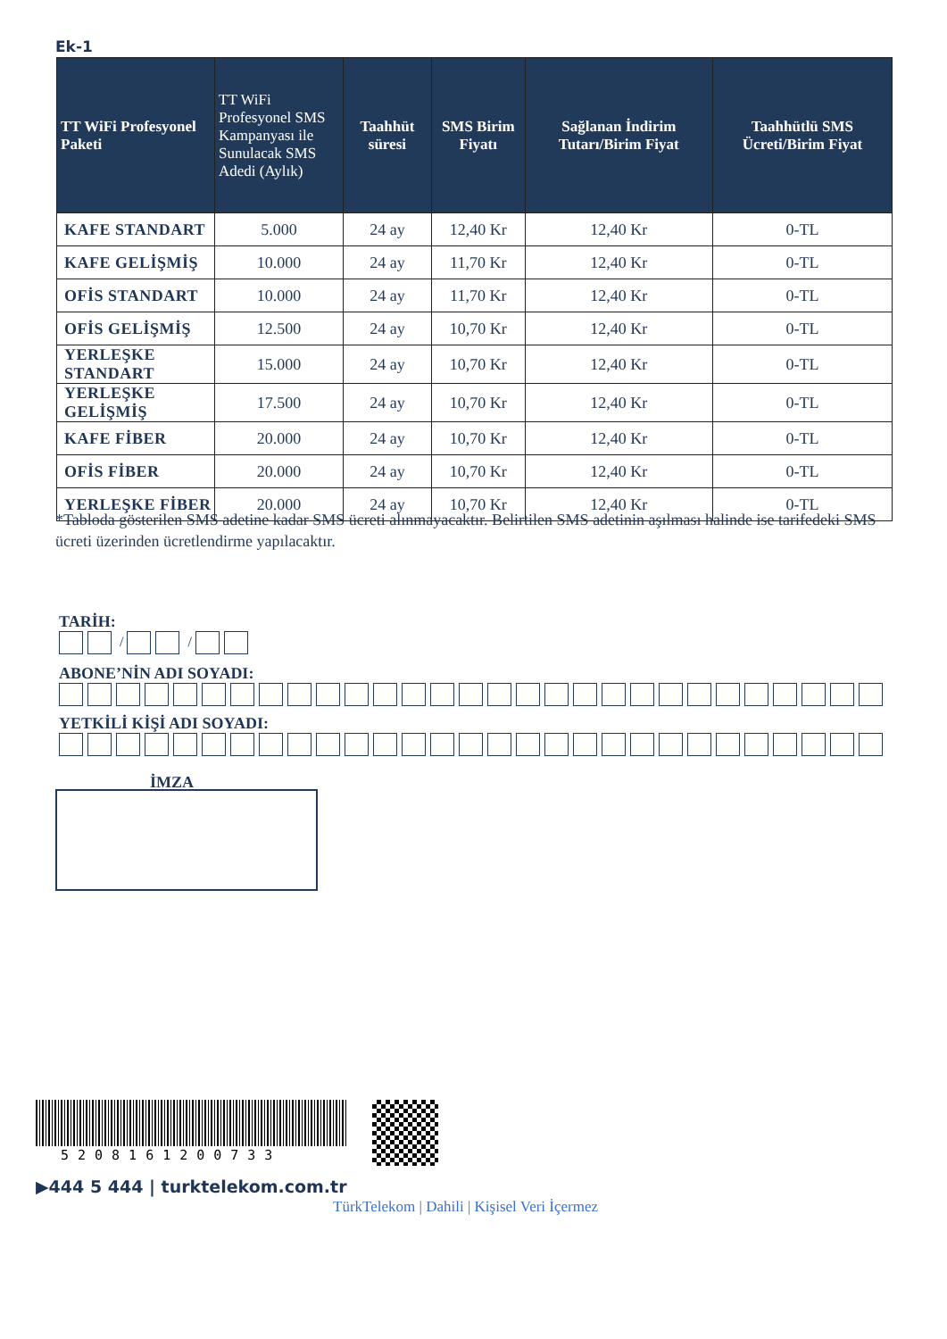Ek-1
| TT WiFi Profesyonel Paketi | TT WiFi Profesyonel SMS Kampanyası ile Sunulacak SMS Adedi (Aylık) | Taahhüt süresi | SMS Birim Fiyatı | Sağlanan İndirim Tutarı/Birim Fiyat | Taahhütlü SMS Ücreti/Birim Fiyat |
| --- | --- | --- | --- | --- | --- |
| KAFE STANDART | 5.000 | 24 ay | 12,40 Kr | 12,40 Kr | 0-TL |
| KAFE GELİŞMİŞ | 10.000 | 24 ay | 11,70 Kr | 12,40 Kr | 0-TL |
| OFİS STANDART | 10.000 | 24 ay | 11,70 Kr | 12,40 Kr | 0-TL |
| OFİS GELİŞMİŞ | 12.500 | 24 ay | 10,70 Kr | 12,40 Kr | 0-TL |
| YERLEŞKE STANDART | 15.000 | 24 ay | 10,70 Kr | 12,40 Kr | 0-TL |
| YERLEŞKE GELİŞMİŞ | 17.500 | 24 ay | 10,70 Kr | 12,40 Kr | 0-TL |
| KAFE FİBER | 20.000 | 24 ay | 10,70 Kr | 12,40 Kr | 0-TL |
| OFİS FİBER | 20.000 | 24 ay | 10,70 Kr | 12,40 Kr | 0-TL |
| YERLEŞKE FİBER | 20.000 | 24 ay | 10,70 Kr | 12,40 Kr | 0-TL |
*Tabloda gösterilen SMS adetine kadar SMS ücreti alınmayacaktır. Belirtilen SMS adetinin aşılması halinde ise tarifedeki SMS ücreti üzerinden ücretlendirme yapılacaktır.
TARİH:
/ /
ABONE’NİN ADI SOYADI:
YETKİLİ KİŞİ ADI SOYADI:
İMZA
5208161200733
▶444 5 444 | turktelekom.com.tr
TürkTelekom | Dahili | Kişisel Veri İçermez